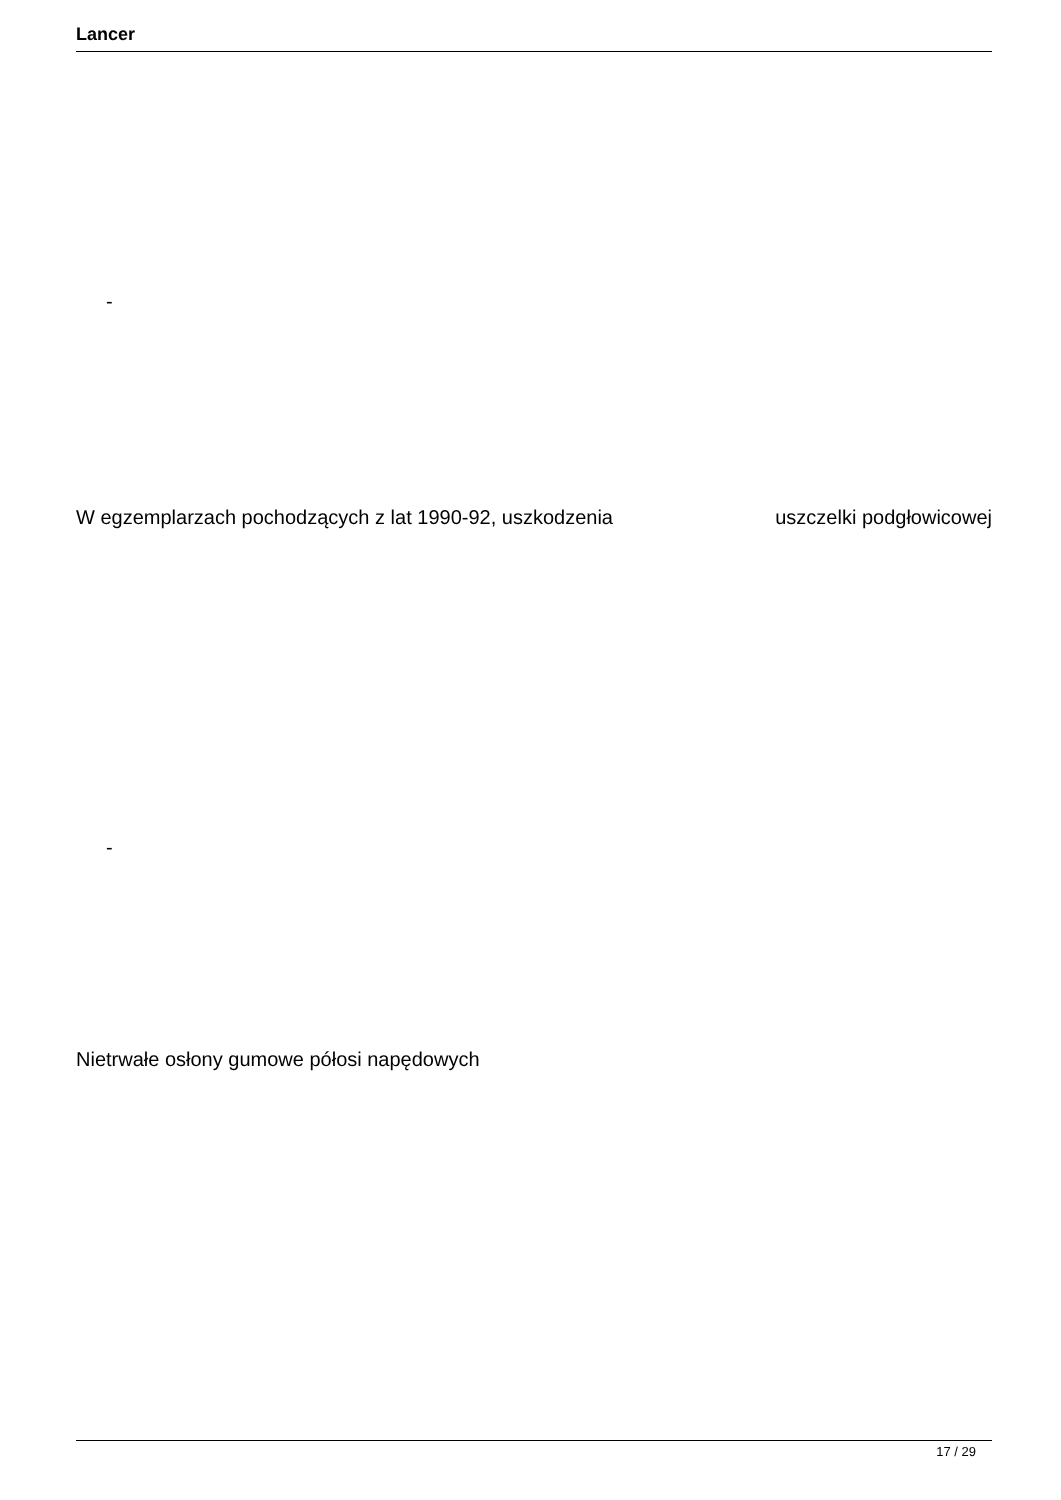Lancer
-
W egzemplarzach pochodzących z lat 1990-92, uszkodzenia uszczelki podgłowicowej
-
Nietrwałe osłony gumowe półosi napędowych
17 / 29